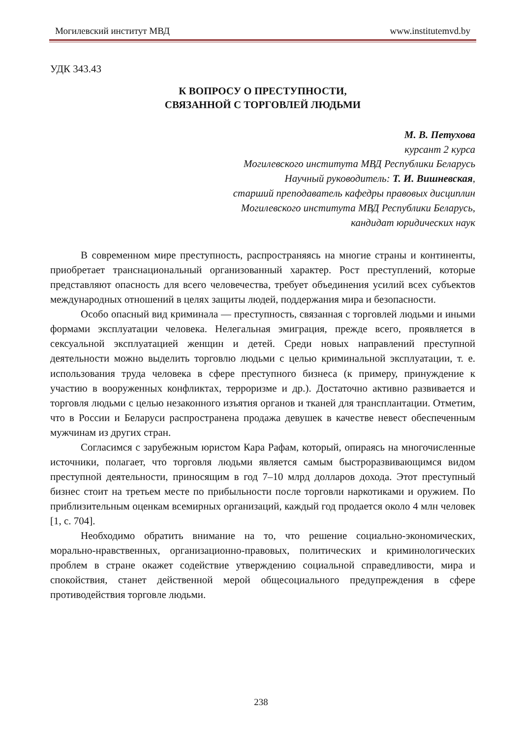Могилевский институт МВД www.institutemvd.by
УДК 343.43
К ВОПРОСУ О ПРЕСТУПНОСТИ,
СВЯЗАННОЙ С ТОРГОВЛЕЙ ЛЮДЬМИ
М. В. Петухова
курсант 2 курса
Могилевского института МВД Республики Беларусь
Научный руководитель: Т. И. Вишневская,
старший преподаватель кафедры правовых дисциплин
Могилевского института МВД Республики Беларусь,
кандидат юридических наук
В современном мире преступность, распространяясь на многие страны и континенты, приобретает транснациональный организованный характер. Рост преступлений, которые представляют опасность для всего человечества, требует объединения усилий всех субъектов международных отношений в целях защиты людей, поддержания мира и безопасности.
Особо опасный вид криминала — преступность, связанная с торговлей людьми и иными формами эксплуатации человека. Нелегальная эмиграция, прежде всего, проявляется в сексуальной эксплуатацией женщин и детей. Среди новых направлений преступной деятельности можно выделить торговлю людьми с целью криминальной эксплуатации, т. е. использования труда человека в сфере преступного бизнеса (к примеру, принуждение к участию в вооруженных конфликтах, терроризме и др.). Достаточно активно развивается и торговля людьми с целью незаконного изъятия органов и тканей для трансплантации. Отметим, что в России и Беларуси распространена продажа девушек в качестве невест обеспеченным мужчинам из других стран.
Согласимся с зарубежным юристом Кара Рафам, который, опираясь на многочисленные источники, полагает, что торговля людьми является самым быстроразвивающимся видом преступной деятельности, приносящим в год 7–10 млрд долларов дохода. Этот преступный бизнес стоит на третьем месте по прибыльности после торговли наркотиками и оружием. По приблизительным оценкам всемирных организаций, каждый год продается около 4 млн человек [1, с. 704].
Необходимо обратить внимание на то, что решение социально-экономических, морально-нравственных, организационно-правовых, политических и криминологических проблем в стране окажет содействие утверждению социальной справедливости, мира и спокойствия, станет действенной мерой общесоциального предупреждения в сфере противодействия торговле людьми.
238